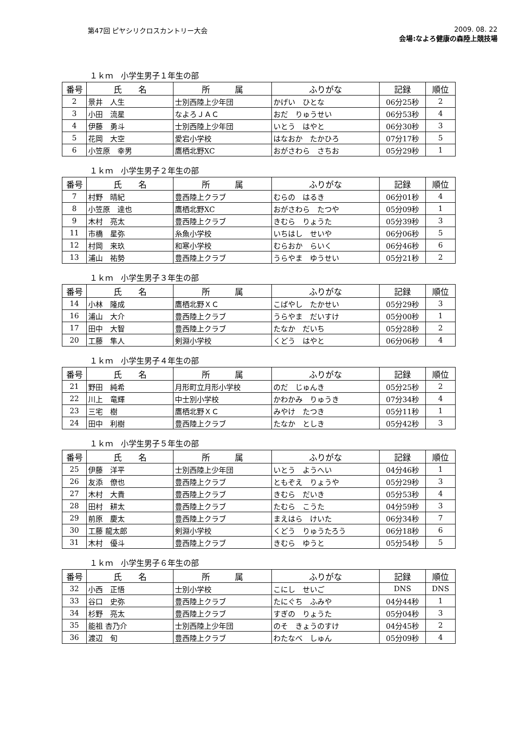第47回 ピヤシリクロスカントリー大会 2009. 08. 22
会場:なよろ健康の森陸上競技場
１ｋｍ　小学生男子１年生の部
| 番号 | 氏 名 | 所 属 | ふりがな | 記録 | 順位 |
| --- | --- | --- | --- | --- | --- |
| 2 | 景井 人生 | 士別西陸上少年団 | かげい ひとな | 06分25秒 | 2 |
| 3 | 小田 流星 | なよろＪＡＣ | おだ りゅうせい | 06分53秒 | 4 |
| 4 | 伊藤 勇斗 | 士別西陸上少年団 | いとう はやと | 06分30秒 | 3 |
| 5 | 花岡 大空 | 愛宕小学校 | はなおか たかひろ | 07分17秒 | 5 |
| 6 | 小笠原 幸男 | 鷹栖北野XC | おがさわら さちお | 05分29秒 | 1 |
１ｋｍ　小学生男子２年生の部
| 番号 | 氏 名 | 所 属 | ふりがな | 記録 | 順位 |
| --- | --- | --- | --- | --- | --- |
| 7 | 村野 晴紀 | 豊西陸上クラブ | むらの はるき | 06分01秒 | 4 |
| 8 | 小笠原 達也 | 鷹栖北野XC | おがさわら たつや | 05分09秒 | 1 |
| 9 | 木村 亮太 | 豊西陸上クラブ | きむら りょうた | 05分39秒 | 3 |
| 11 | 市橋 星弥 | 糸魚小学校 | いちはし せいや | 06分06秒 | 5 |
| 12 | 村岡 来玖 | 和寒小学校 | むらおか らいく | 06分46秒 | 6 |
| 13 | 浦山 祐勢 | 豊西陸上クラブ | うらやま ゆうせい | 05分21秒 | 2 |
１ｋｍ　小学生男子３年生の部
| 番号 | 氏 名 | 所 属 | ふりがな | 記録 | 順位 |
| --- | --- | --- | --- | --- | --- |
| 14 | 小林 隆成 | 鷹栖北野ＸＣ | こばやし たかせい | 05分29秒 | 3 |
| 16 | 浦山 大介 | 豊西陸上クラブ | うらやま だいすけ | 05分00秒 | 1 |
| 17 | 田中 大智 | 豊西陸上クラブ | たなか だいち | 05分28秒 | 2 |
| 20 | 工藤 隼人 | 剣淵小学校 | くどう はやと | 06分06秒 | 4 |
１ｋｍ　小学生男子４年生の部
| 番号 | 氏 名 | 所 属 | ふりがな | 記録 | 順位 |
| --- | --- | --- | --- | --- | --- |
| 21 | 野田 純希 | 月形町立月形小学校 | のだ じゅんき | 05分25秒 | 2 |
| 22 | 川上 竜輝 | 中士別小学校 | かわかみ りゅうき | 07分34秒 | 4 |
| 23 | 三宅 樹 | 鷹栖北野ＸＣ | みやけ たつき | 05分11秒 | 1 |
| 24 | 田中 利樹 | 豊西陸上クラブ | たなか としき | 05分42秒 | 3 |
１ｋｍ　小学生男子５年生の部
| 番号 | 氏 名 | 所 属 | ふりがな | 記録 | 順位 |
| --- | --- | --- | --- | --- | --- |
| 25 | 伊藤 洋平 | 士別西陸上少年団 | いとう ようへい | 04分46秒 | 1 |
| 26 | 友添 僚也 | 豊西陸上クラブ | ともぞえ りょうや | 05分29秒 | 3 |
| 27 | 木村 大貴 | 豊西陸上クラブ | きむら だいき | 05分53秒 | 4 |
| 28 | 田村 耕太 | 豊西陸上クラブ | たむら こうた | 04分59秒 | 3 |
| 29 | 前原 慶太 | 豊西陸上クラブ | まえはら けいた | 06分34秒 | 7 |
| 30 | 工藤 龍太郎 | 剣淵小学校 | くどう りゅうたろう | 06分18秒 | 6 |
| 31 | 木村 優斗 | 豊西陸上クラブ | きむら ゆうと | 05分54秒 | 5 |
１ｋｍ　小学生男子６年生の部
| 番号 | 氏 名 | 所 属 | ふりがな | 記録 | 順位 |
| --- | --- | --- | --- | --- | --- |
| 32 | 小西 正悟 | 士別小学校 | こにし せいご | DNS | DNS |
| 33 | 谷口 史弥 | 豊西陸上クラブ | たにぐち ふみや | 04分44秒 | 1 |
| 34 | 杉野 亮太 | 豊西陸上クラブ | すぎの りょうた | 05分04秒 | 3 |
| 35 | 能祖 杏乃介 | 士別西陸上少年団 | のそ きょうのすけ | 04分45秒 | 2 |
| 36 | 渡辺 旬 | 豊西陸上クラブ | わたなべ しゅん | 05分09秒 | 4 |